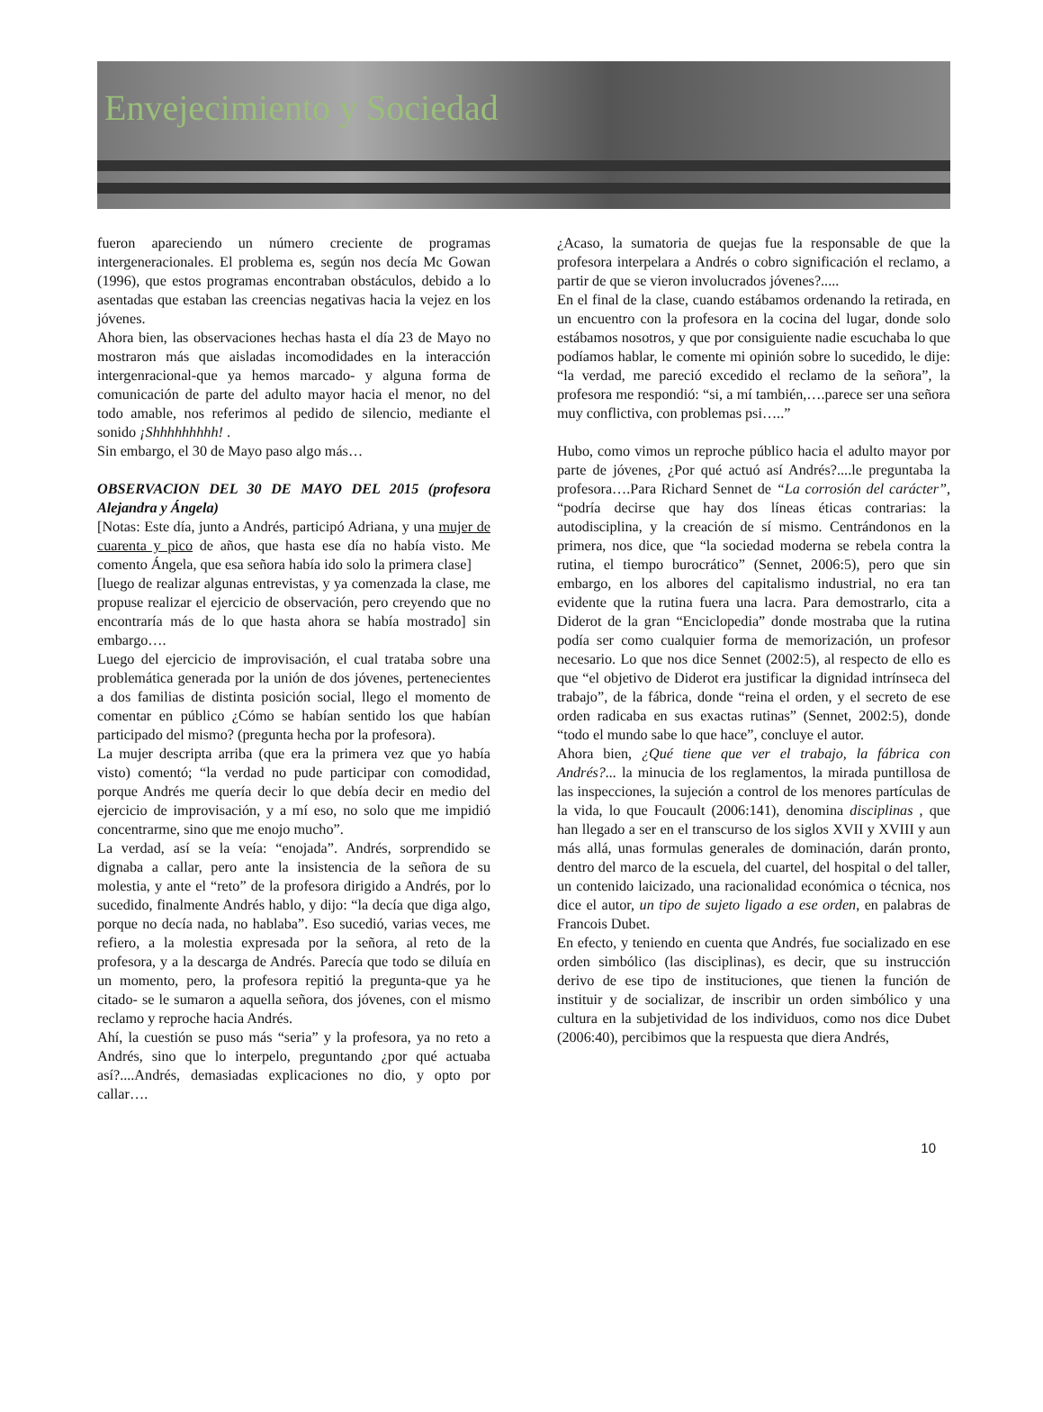Envejecimiento y Sociedad
fueron apareciendo un número creciente de programas intergeneracionales. El problema es, según nos decía Mc Gowan (1996), que estos programas encontraban obstáculos, debido a lo asentadas que estaban las creencias negativas hacia la vejez en los jóvenes.
Ahora bien, las observaciones hechas hasta el día 23 de Mayo no mostraron más que aisladas incomodidades en la interacción intergenracional-que ya hemos marcado- y alguna forma de comunicación de parte del adulto mayor hacia el menor, no del todo amable, nos referimos al pedido de silencio, mediante el sonido ¡Shhhhhhhhh! .
Sin embargo, el 30 de Mayo paso algo más…
OBSERVACION DEL 30 DE MAYO DEL 2015 (profesora Alejandra y Ángela)
[Notas: Este día, junto a Andrés, participó Adriana, y una mujer de cuarenta y pico de años, que hasta ese día no había visto. Me comento Ángela, que esa señora había ido solo la primera clase]
[luego de realizar algunas entrevistas, y ya comenzada la clase, me propuse realizar el ejercicio de observación, pero creyendo que no encontraría más de lo que hasta ahora se había mostrado] sin embargo….
Luego del ejercicio de improvisación, el cual trataba sobre una problemática generada por la unión de dos jóvenes, pertenecientes a dos familias de distinta posición social, llego el momento de comentar en público ¿Cómo se habían sentido los que habían participado del mismo? (pregunta hecha por la profesora).
La mujer descripta arriba (que era la primera vez que yo había visto) comentó; “la verdad no pude participar con comodidad, porque Andrés me quería decir lo que debía decir en medio del ejercicio de improvisación, y a mí eso, no solo que me impidió concentrarme, sino que me enojo mucho”.
La verdad, así se la veía: “enojada”. Andrés, sorprendido se dignaba a callar, pero ante la insistencia de la señora de su molestia, y ante el “reto” de la profesora dirigido a Andrés, por lo sucedido, finalmente Andrés hablo, y dijo: “la decía que diga algo, porque no decía nada, no hablaba”. Eso sucedió, varias veces, me refiero, a la molestia expresada por la señora, al reto de la profesora, y a la descarga de Andrés. Parecía que todo se diluía en un momento, pero, la profesora repitió la pregunta-que ya he citado- se le sumaron a aquella señora, dos jóvenes, con el mismo reclamo y reproche hacia Andrés.
Ahí, la cuestión se puso más “seria” y la profesora, ya no reto a Andrés, sino que lo interpelo, preguntando ¿por qué actuaba así?....Andrés, demasiadas explicaciones no dio, y opto por callar….
¿Acaso, la sumatoria de quejas fue la responsable de que la profesora interpelara a Andrés o cobro significación el reclamo, a partir de que se vieron involucrados jóvenes?.....
En el final de la clase, cuando estábamos ordenando la retirada, en un encuentro con la profesora en la cocina del lugar, donde solo estábamos nosotros, y que por consiguiente nadie escuchaba lo que podíamos hablar, le comente mi opinión sobre lo sucedido, le dije: “la verdad, me pareció excedido el reclamo de la señora”, la profesora me respondió: “si, a mí también,….parece ser una señora muy conflictiva, con problemas psi…..”
Hubo, como vimos un reproche público hacia el adulto mayor por parte de jóvenes, ¿Por qué actuó así Andrés?....le preguntaba la profesora….Para Richard Sennet de “La corrosión del carácter”, “podría decirse que hay dos líneas éticas contrarias: la autodisciplina, y la creación de sí mismo. Centrándonos en la primera, nos dice, que “la sociedad moderna se rebela contra la rutina, el tiempo burocrático” (Sennet, 2006:5), pero que sin embargo, en los albores del capitalismo industrial, no era tan evidente que la rutina fuera una lacra. Para demostrarlo, cita a Diderot de la gran “Enciclopedia” donde mostraba que la rutina podía ser como cualquier forma de memorización, un profesor necesario. Lo que nos dice Sennet (2002:5), al respecto de ello es que “el objetivo de Diderot era justificar la dignidad intrínseca del trabajo”, de la fábrica, donde “reina el orden, y el secreto de ese orden radicaba en sus exactas rutinas” (Sennet, 2002:5), donde “todo el mundo sabe lo que hace”, concluye el autor.
Ahora bien, ¿Qué tiene que ver el trabajo, la fábrica con Andrés?... la minucia de los reglamentos, la mirada puntillosa de las inspecciones, la sujeción a control de los menores partículas de la vida, lo que Foucault (2006:141), denomina disciplinas , que han llegado a ser en el transcurso de los siglos XVII y XVIII y aun más allá, unas formulas generales de dominación, darán pronto, dentro del marco de la escuela, del cuartel, del hospital o del taller, un contenido laicizado, una racionalidad económica o técnica, nos dice el autor, un tipo de sujeto ligado a ese orden, en palabras de Francois Dubet.
En efecto, y teniendo en cuenta que Andrés, fue socializado en ese orden simbólico (las disciplinas), es decir, que su instrucción derivo de ese tipo de instituciones, que tienen la función de instituir y de socializar, de inscribir un orden simbólico y una cultura en la subjetividad de los individuos, como nos dice Dubet (2006:40), percibimos que la respuesta que diera Andrés,
10